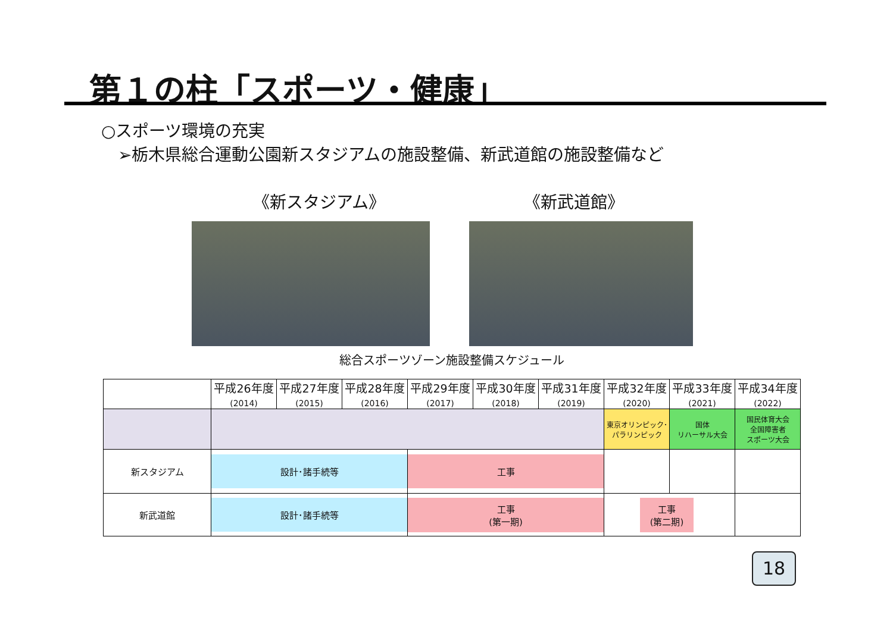第１の柱「スポーツ・健康」
○スポーツ環境の充実
➢栃木県総合運動公園新スタジアムの施設整備、新武道館の施設整備など
《新スタジアム》 《新武道館》
総合スポーツゾーン施設整備スケジュール
| | 平成26年度 (2014) | 平成27年度 (2015) | 平成28年度 (2016) | 平成29年度 (2017) | 平成30年度 (2018) | 平成31年度 (2019) | 平成32年度 (2020) | 平成33年度 (2021) | 平成34年度 (2022) |
| | | | | | | | 東京オリンピック･ パラリンピック | 国体 リハーサル大会 | 国民体育大会 全国障害者 スポーツ大会 |
| 新スタジアム | 設計･諸手続等 | | | 工事 | | | | | |
| 新武道館 | 設計･諸手続等 | | | 工事 (第一期) | | | 工事 (第二期) | | |
18